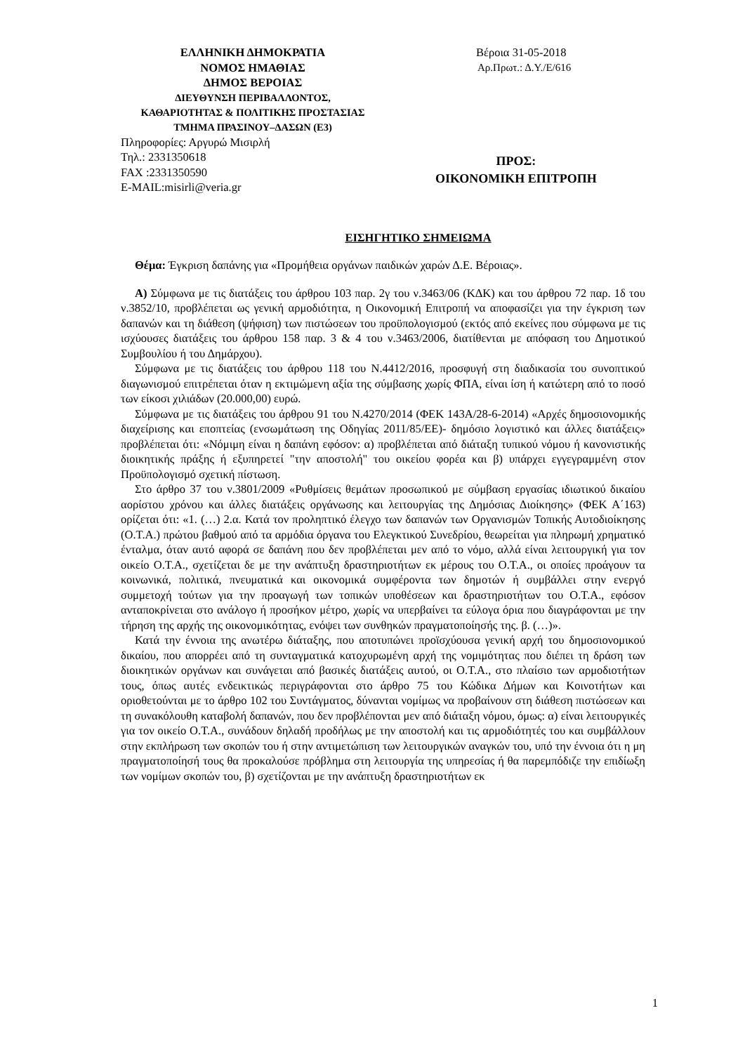ΕΛΛΗΝΙΚΗ ΔΗΜΟΚΡΑΤΙΑ
ΝΟΜΟΣ ΗΜΑΘΙΑΣ
ΔΗΜΟΣ ΒΕΡΟΙΑΣ
ΔΙΕΥΘΥΝΣΗ ΠΕΡΙΒΑΛΛΟΝΤΟΣ,
ΚΑΘΑΡΙΟΤΗΤΑΣ & ΠΟΛΙΤΙΚΗΣ ΠΡΟΣΤΑΣΙΑΣ
ΤΜΗΜΑ ΠΡΑΣΙΝΟΥ–ΔΑΣΩΝ (Ε3)
Πληροφορίες: Αργυρώ Μισιρλή
Τηλ.: 2331350618
FAX :2331350590
E-MAIL:misirli@veria.gr
Βέροια 31-05-2018
Αρ.Πρωτ.: Δ.Υ./Ε/616
ΠΡΟΣ:
ΟΙΚΟΝΟΜΙΚΗ ΕΠΙΤΡΟΠΗ
ΕΙΣΗΓΗΤΙΚΟ ΣΗΜΕΙΩΜΑ
Θέμα: Έγκριση δαπάνης για «Προμήθεια οργάνων παιδικών χαρών Δ.Ε. Βέροιας».
Α) Σύμφωνα με τις διατάξεις του άρθρου 103 παρ. 2γ του ν.3463/06 (ΚΔΚ) και του άρθρου 72 παρ. 1δ του ν.3852/10, προβλέπεται ως γενική αρμοδιότητα, η Οικονομική Επιτροπή να αποφασίζει για την έγκριση των δαπανών και τη διάθεση (ψήφιση) των πιστώσεων του προϋπολογισμού (εκτός από εκείνες που σύμφωνα με τις ισχύουσες διατάξεις του άρθρου 158 παρ. 3 & 4 του ν.3463/2006, διατίθενται με απόφαση του Δημοτικού Συμβουλίου ή του Δημάρχου).
Σύμφωνα με τις διατάξεις του άρθρου 118 του Ν.4412/2016, προσφυγή στη διαδικασία του συνοπτικού διαγωνισμού επιτρέπεται όταν η εκτιμώμενη αξία της σύμβασης χωρίς ΦΠΑ, είναι ίση ή κατώτερη από το ποσό των είκοσι χιλιάδων (20.000,00) ευρώ.
Σύμφωνα με τις διατάξεις του άρθρου 91 του Ν.4270/2014 (ΦΕΚ 143Α/28-6-2014) «Αρχές δημοσιονομικής διαχείρισης και εποπτείας (ενσωμάτωση της Οδηγίας 2011/85/ΕΕ)- δημόσιο λογιστικό και άλλες διατάξεις» προβλέπεται ότι: «Νόμιμη είναι η δαπάνη εφόσον: α) προβλέπεται από διάταξη τυπικού νόμου ή κανονιστικής διοικητικής πράξης ή εξυπηρετεί "την αποστολή" του οικείου φορέα και β) υπάρχει εγγεγραμμένη στον Προϋπολογισμό σχετική πίστωση.
Στο άρθρο 37 του ν.3801/2009 «Ρυθμίσεις θεμάτων προσωπικού με σύμβαση εργασίας ιδιωτικού δικαίου αορίστου χρόνου και άλλες διατάξεις οργάνωσης και λειτουργίας της Δημόσιας Διοίκησης» (ΦΕΚ Α΄163) ορίζεται ότι: «1. (…) 2.α. Κατά τον προληπτικό έλεγχο των δαπανών των Οργανισμών Τοπικής Αυτοδιοίκησης (Ο.Τ.Α.) πρώτου βαθμού από τα αρμόδια όργανα του Ελεγκτικού Συνεδρίου, θεωρείται για πληρωμή χρηματικό ένταλμα, όταν αυτό αφορά σε δαπάνη που δεν προβλέπεται μεν από το νόμο, αλλά είναι λειτουργική για τον οικείο Ο.Τ.Α., σχετίζεται δε με την ανάπτυξη δραστηριοτήτων εκ μέρους του Ο.Τ.Α., οι οποίες προάγουν τα κοινωνικά, πολιτικά, πνευματικά και οικονομικά συμφέροντα των δημοτών ή συμβάλλει στην ενεργό συμμετοχή τούτων για την προαγωγή των τοπικών υποθέσεων και δραστηριοτήτων του Ο.Τ.Α., εφόσον ανταποκρίνεται στο ανάλογο ή προσήκον μέτρο, χωρίς να υπερβαίνει τα εύλογα όρια που διαγράφονται με την τήρηση της αρχής της οικονομικότητας, ενόψει των συνθηκών πραγματοποίησής της. β. (…)».
Κατά την έννοια της ανωτέρω διάταξης, που αποτυπώνει προϊσχύουσα γενική αρχή του δημοσιονομικού δικαίου, που απορρέει από τη συνταγματικά κατοχυρωμένη αρχή της νομιμότητας που διέπει τη δράση των διοικητικών οργάνων και συνάγεται από βασικές διατάξεις αυτού, οι Ο.Τ.Α., στο πλαίσιο των αρμοδιοτήτων τους, όπως αυτές ενδεικτικώς περιγράφονται στο άρθρο 75 του Κώδικα Δήμων και Κοινοτήτων και οριοθετούνται με το άρθρο 102 του Συντάγματος, δύνανται νομίμως να προβαίνουν στη διάθεση πιστώσεων και τη συνακόλουθη καταβολή δαπανών, που δεν προβλέπονται μεν από διάταξη νόμου, όμως: α) είναι λειτουργικές για τον οικείο Ο.Τ.Α., συνάδουν δηλαδή προδήλως με την αποστολή και τις αρμοδιότητές του και συμβάλλουν στην εκπλήρωση των σκοπών του ή στην αντιμετώπιση των λειτουργικών αναγκών του, υπό την έννοια ότι η μη πραγματοποίησή τους θα προκαλούσε πρόβλημα στη λειτουργία της υπηρεσίας ή θα παρεμπόδιζε την επιδίωξη των νομίμων σκοπών του, β) σχετίζονται με την ανάπτυξη δραστηριοτήτων εκ
1